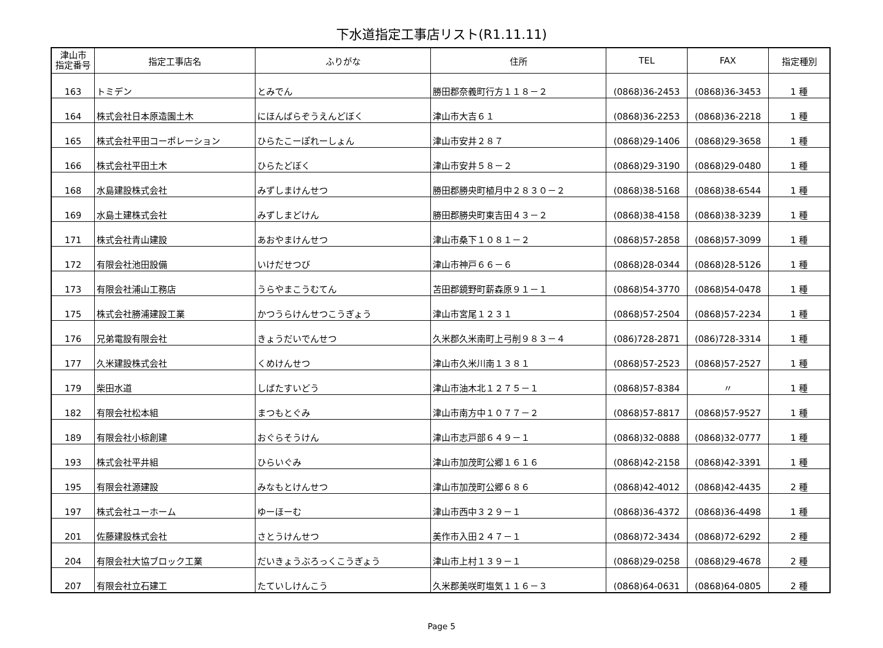下水道指定工事店リスト(R1.11.11)
| 津山市 指定番号 | 指定工事店名 | ふりがな | 住所 | TEL | FAX | 指定種別 |
| --- | --- | --- | --- | --- | --- | --- |
| 163 | トミデン | とみでん | 勝田郡奈義町行方１１８－２ | (0868)36-2453 | (0868)36-3453 | 1 種 |
| 164 | 株式会社日本原造園土木 | にほんばらぞうえんどぼく | 津山市大吉６１ | (0868)36-2253 | (0868)36-2218 | 1 種 |
| 165 | 株式会社平田コーポレーション | ひらたこーぽれーしょん | 津山市安井２８７ | (0868)29-1406 | (0868)29-3658 | 1 種 |
| 166 | 株式会社平田土木 | ひらたどぼく | 津山市安井５８－２ | (0868)29-3190 | (0868)29-0480 | 1 種 |
| 168 | 水島建設株式会社 | みずしまけんせつ | 勝田郡勝央町植月中２８３０－２ | (0868)38-5168 | (0868)38-6544 | 1 種 |
| 169 | 水島土建株式会社 | みずしまどけん | 勝田郡勝央町東吉田４３－２ | (0868)38-4158 | (0868)38-3239 | 1 種 |
| 171 | 株式会社青山建設 | あおやまけんせつ | 津山市桑下１０８１－２ | (0868)57-2858 | (0868)57-3099 | 1 種 |
| 172 | 有限会社池田設備 | いけだせつび | 津山市神戸６６－６ | (0868)28-0344 | (0868)28-5126 | 1 種 |
| 173 | 有限会社浦山工務店 | うらやまこうむてん | 苫田郡鏡野町薪森原９１－１ | (0868)54-3770 | (0868)54-0478 | 1 種 |
| 175 | 株式会社勝浦建設工業 | かつうらけんせつこうぎょう | 津山市宮尾１２３１ | (0868)57-2504 | (0868)57-2234 | 1 種 |
| 176 | 兄弟電設有限会社 | きょうだいでんせつ | 久米郡久米南町上弓削９８３－４ | (086)728-2871 | (086)728-3314 | 1 種 |
| 177 | 久米建設株式会社 | くめけんせつ | 津山市久米川南１３８１ | (0868)57-2523 | (0868)57-2527 | 1 種 |
| 179 | 柴田水道 | しばたすいどう | 津山市油木北１２７５－１ | (0868)57-8384 | 〃 | 1 種 |
| 182 | 有限会社松本組 | まつもとぐみ | 津山市南方中１０７７－２ | (0868)57-8817 | (0868)57-9527 | 1 種 |
| 189 | 有限会社小椋創建 | おぐらそうけん | 津山市志戸部６４９－１ | (0868)32-0888 | (0868)32-0777 | 1 種 |
| 193 | 株式会社平井組 | ひらいぐみ | 津山市加茂町公郷１６１６ | (0868)42-2158 | (0868)42-3391 | 1 種 |
| 195 | 有限会社源建設 | みなもとけんせつ | 津山市加茂町公郷６８６ | (0868)42-4012 | (0868)42-4435 | 2 種 |
| 197 | 株式会社ユーホーム | ゆーほーむ | 津山市西中３２９－１ | (0868)36-4372 | (0868)36-4498 | 1 種 |
| 201 | 佐藤建設株式会社 | さとうけんせつ | 美作市入田２４７－１ | (0868)72-3434 | (0868)72-6292 | 2 種 |
| 204 | 有限会社大協ブロック工業 | だいきょうぶろっくこうぎょう | 津山市上村１３９－１ | (0868)29-0258 | (0868)29-4678 | 2 種 |
| 207 | 有限会社立石建工 | たていしけんこう | 久米郡美咲町塩気１１６－３ | (0868)64-0631 | (0868)64-0805 | 2 種 |
Page 5